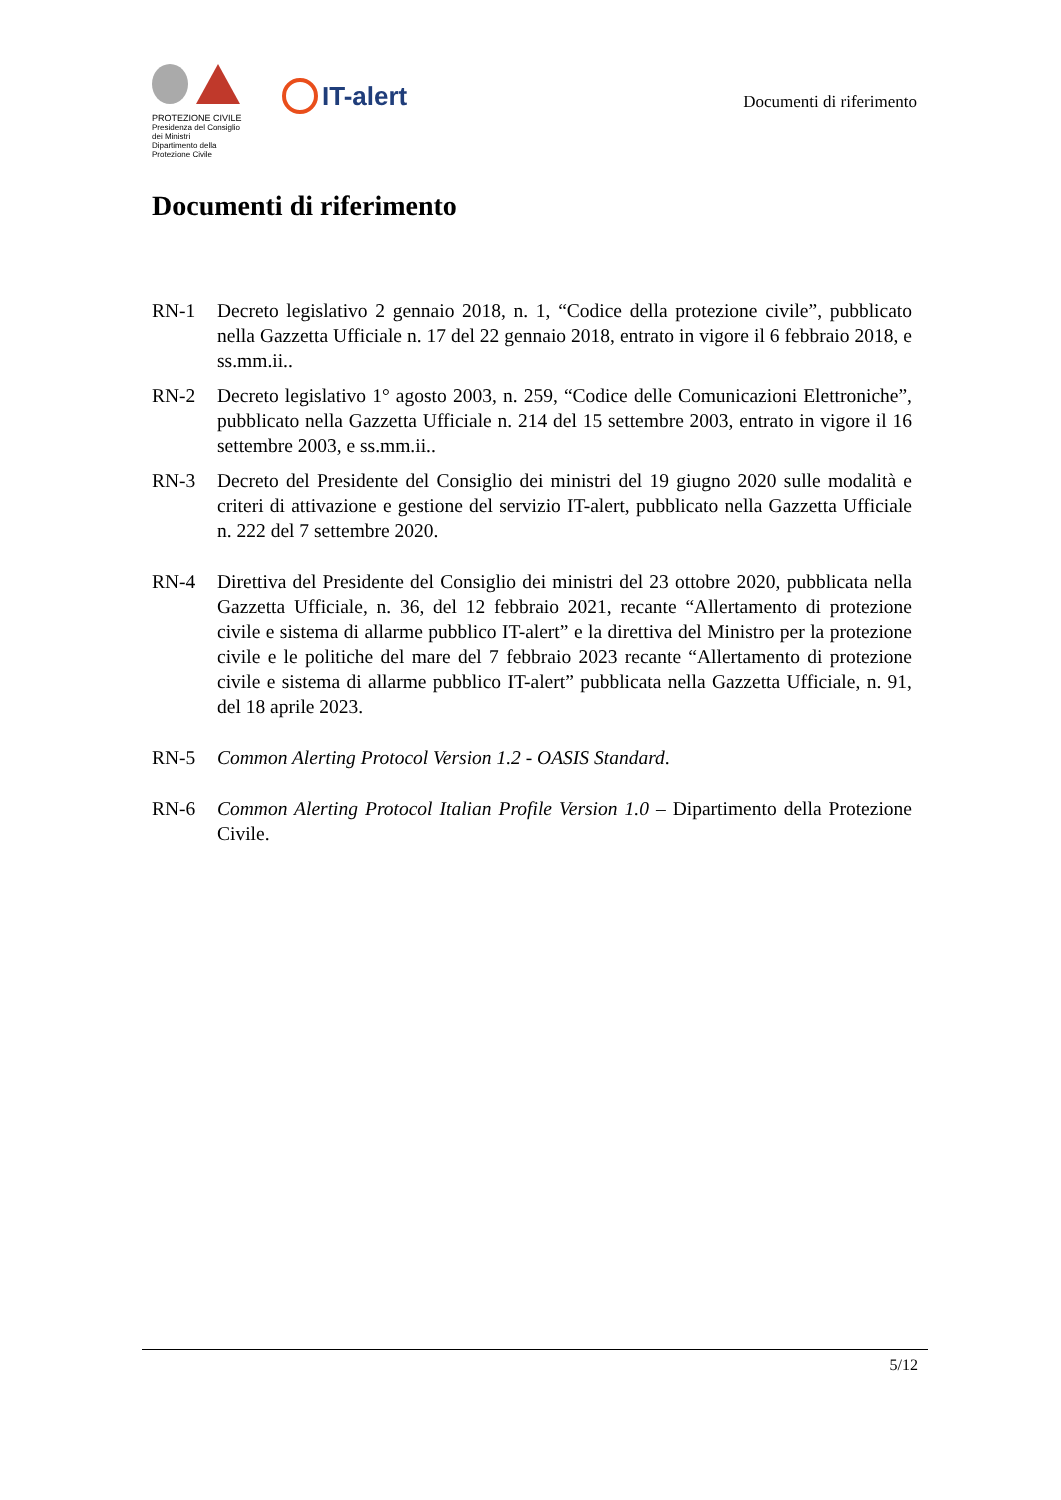PROTEZIONE CIVILE
Presidenza del Consiglio dei Ministri
Dipartimento della Protezione Civile
IT-alert
Documenti di riferimento
Documenti di riferimento
RN-1 Decreto legislativo 2 gennaio 2018, n. 1, “Codice della protezione civile”, pubblicato nella Gazzetta Ufficiale n. 17 del 22 gennaio 2018, entrato in vigore il 6 febbraio 2018, e ss.mm.ii..
RN-2 Decreto legislativo 1° agosto 2003, n. 259, “Codice delle Comunicazioni Elettroniche”, pubblicato nella Gazzetta Ufficiale n. 214 del 15 settembre 2003, entrato in vigore il 16 settembre 2003, e ss.mm.ii..
RN-3 Decreto del Presidente del Consiglio dei ministri del 19 giugno 2020 sulle modalità e criteri di attivazione e gestione del servizio IT-alert, pubblicato nella Gazzetta Ufficiale n. 222 del 7 settembre 2020.
RN-4 Direttiva del Presidente del Consiglio dei ministri del 23 ottobre 2020, pubblicata nella Gazzetta Ufficiale, n. 36, del 12 febbraio 2021, recante “Allertamento di protezione civile e sistema di allarme pubblico IT-alert” e la direttiva del Ministro per la protezione civile e le politiche del mare del 7 febbraio 2023 recante “Allertamento di protezione civile e sistema di allarme pubblico IT-alert” pubblicata nella Gazzetta Ufficiale, n. 91, del 18 aprile 2023.
RN-5 Common Alerting Protocol Version 1.2 - OASIS Standard.
RN-6 Common Alerting Protocol Italian Profile Version 1.0 – Dipartimento della Protezione Civile.
5/12